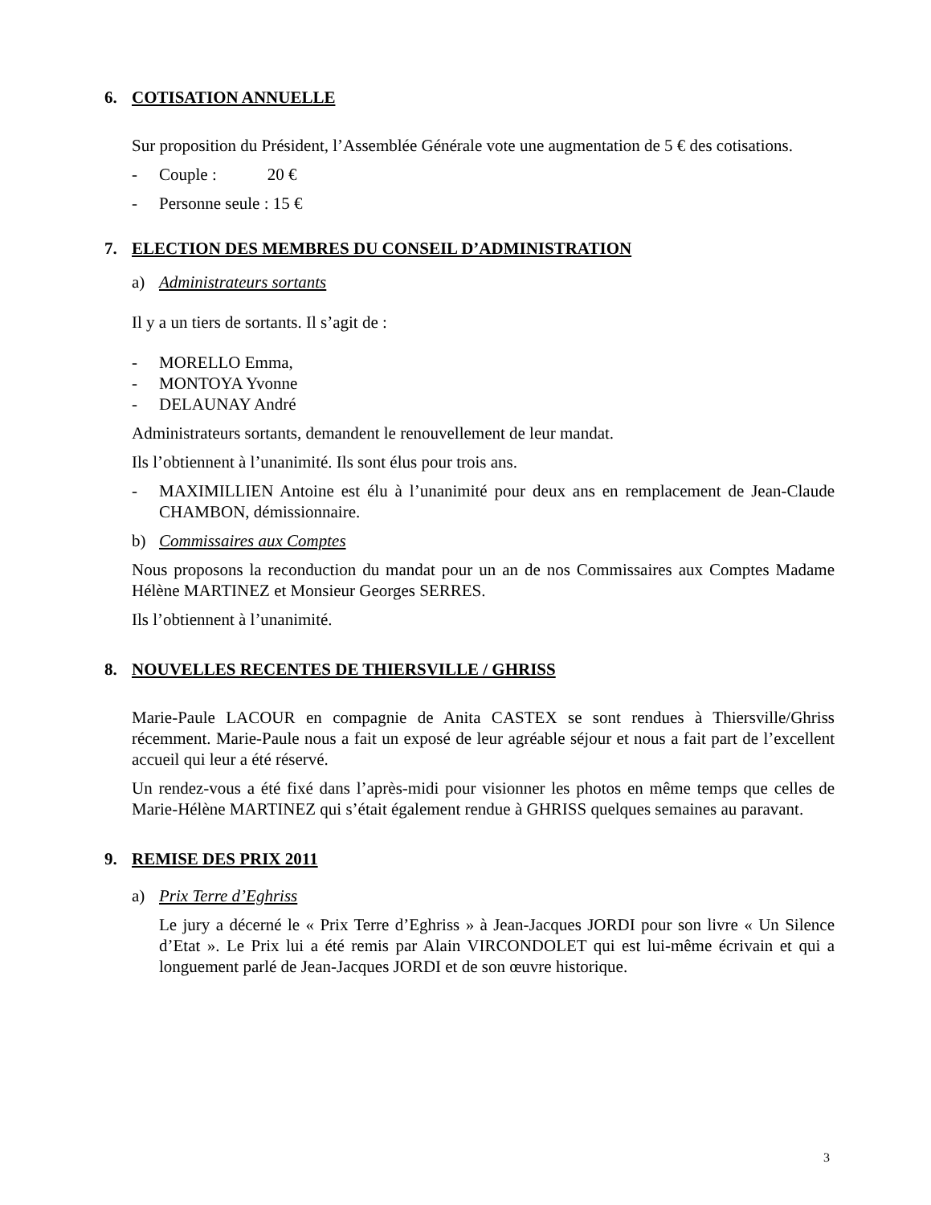6. COTISATION ANNUELLE
Sur proposition du Président, l’Assemblée Générale vote une augmentation de 5 € des cotisations.
- Couple : 20 €
- Personne seule : 15 €
7. ELECTION DES MEMBRES DU CONSEIL D’ADMINISTRATION
a) Administrateurs sortants
Il y a un tiers de sortants. Il s’agit de :
- MORELLO Emma,
- MONTOYA Yvonne
- DELAUNAY André
Administrateurs sortants, demandent le renouvellement de leur mandat.
Ils l’obtiennent à l’unanimité. Ils sont élus pour trois ans.
- MAXIMILLIEN Antoine est élu à l’unanimité pour deux ans en remplacement de Jean-Claude CHAMBON, démissionnaire.
b) Commissaires aux Comptes
Nous proposons la reconduction du mandat pour un an de nos Commissaires aux Comptes Madame Hélène MARTINEZ et Monsieur Georges SERRES.
Ils l’obtiennent à l’unanimité.
8. NOUVELLES RECENTES DE THIERSVILLE / GHRISS
Marie-Paule LACOUR en compagnie de Anita CASTEX se sont rendues à Thiersville/Ghriss récemment. Marie-Paule nous a fait un exposé de leur agréable séjour et nous a fait part de l’excellent accueil qui leur a été réservé.
Un rendez-vous a été fixé dans l’après-midi pour visionner les photos en même temps que celles de Marie-Hélène MARTINEZ qui s’était également rendue à GHRISS quelques semaines au paravant.
9. REMISE DES PRIX 2011
a) Prix Terre d’Eghriss
Le jury a décerné le « Prix Terre d’Eghriss » à Jean-Jacques JORDI pour son livre « Un Silence d’Etat ». Le Prix lui a été remis par Alain VIRCONDOLET qui est lui-même écrivain et qui a longuement parlé de Jean-Jacques JORDI et de son œuvre historique.
3